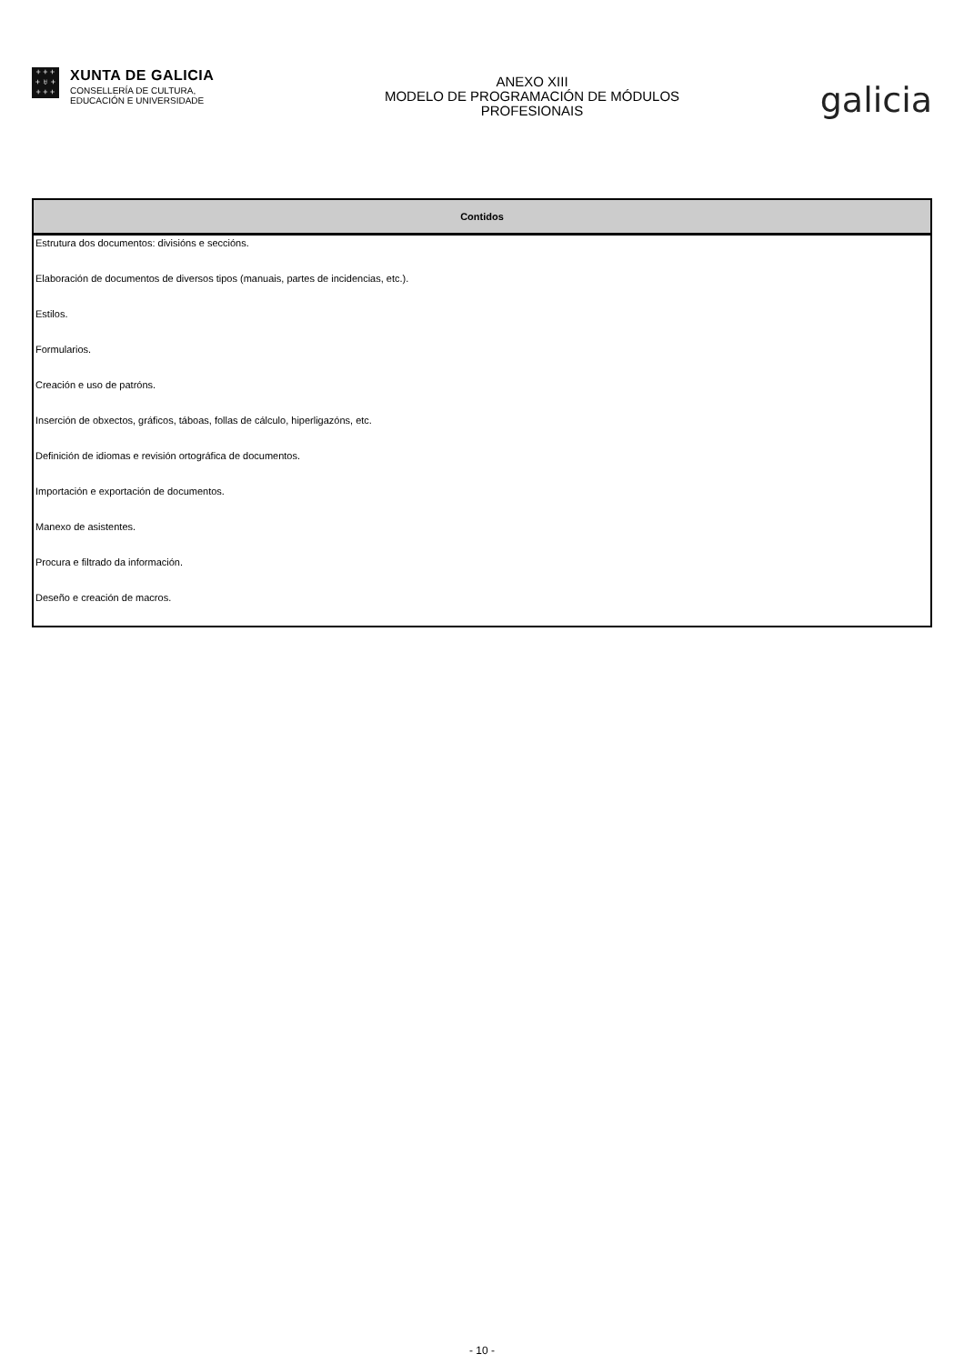+ + +
+ ♅ +
+ + +
XUNTA DE GALICIA
CONSELLERÍA DE CULTURA,
EDUCACIÓN E UNIVERSIDADE
ANEXO XIII
MODELO DE PROGRAMACIÓN DE MÓDULOS
PROFESIONAIS
galicia
| Contidos |
| --- |
| Estrutura dos documentos: divisións e seccións. |
| Elaboración de documentos de diversos tipos (manuais, partes de incidencias, etc.). |
| Estilos. |
| Formularios. |
| Creación e uso de patróns. |
| Inserción de obxectos, gráficos, táboas, follas de cálculo, hiperligazóns, etc. |
| Definición de idiomas e revisión ortográfica de documentos. |
| Importación e exportación de documentos. |
| Manexo de asistentes. |
| Procura e filtrado da información. |
| Deseño e creación de macros. |
- 10 -